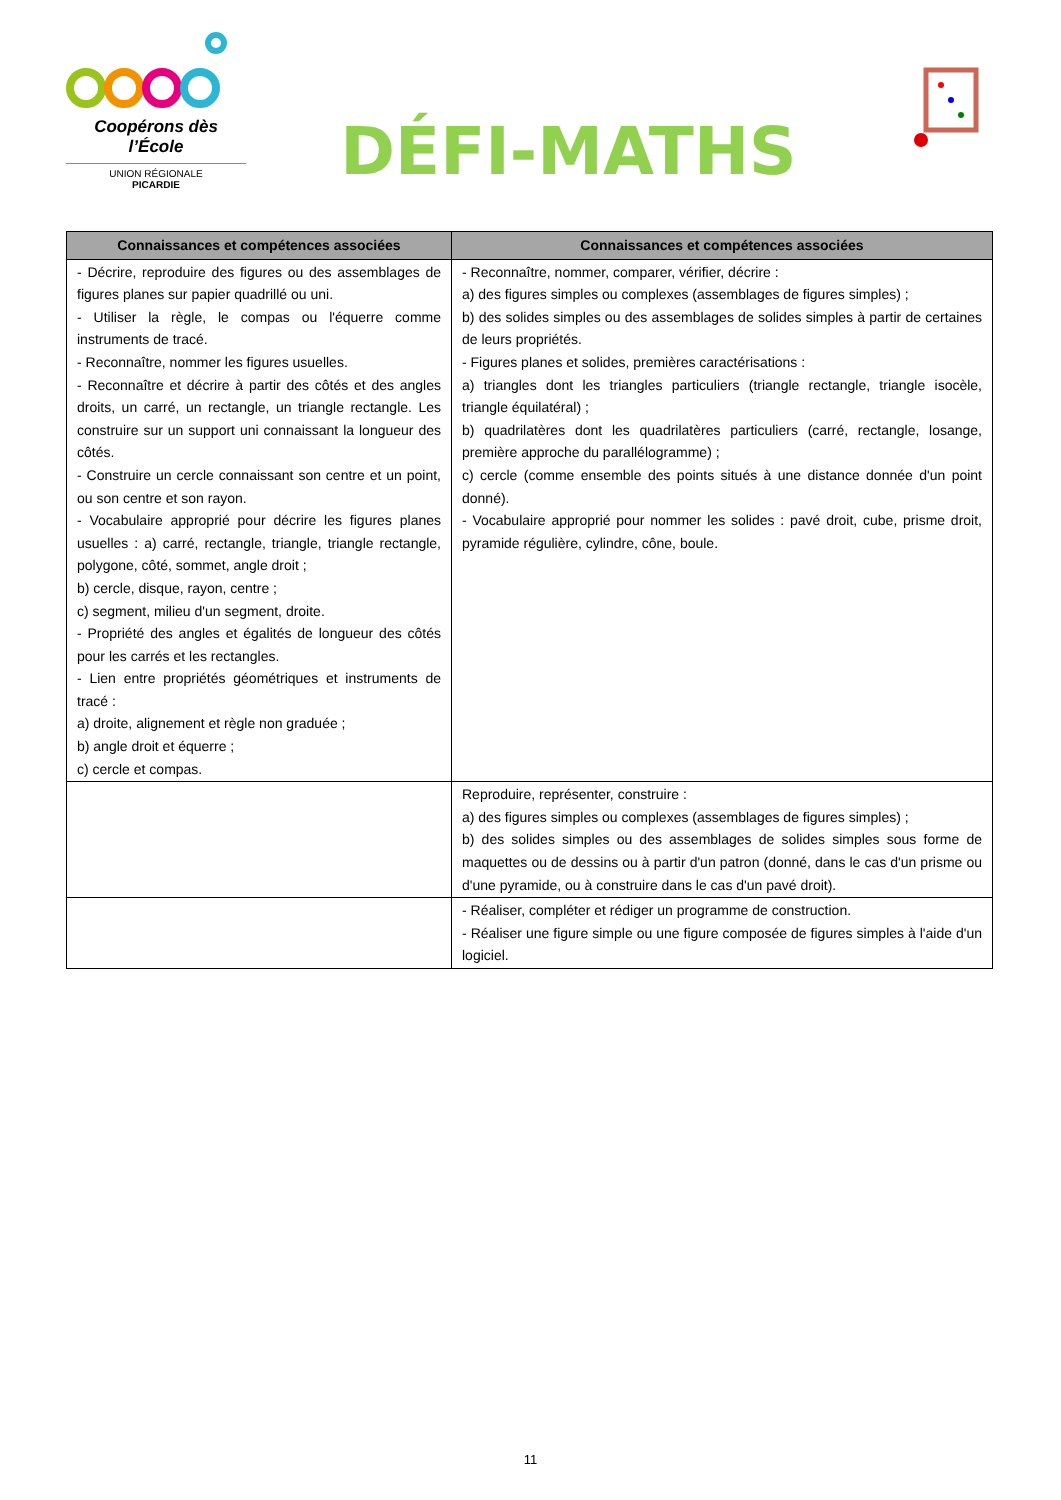Coopérons dès l’École
UNION RÉGIONALE
PICARDIE
DÉFI-MATHS
| Connaissances et compétences associées | Connaissances et compétences associées |
| --- | --- |
| - Décrire, reproduire des figures ou des assemblages de figures planes sur papier quadrillé ou uni. - Utiliser la règle, le compas ou l'équerre comme instruments de tracé. - Reconnaître, nommer les figures usuelles. - Reconnaître et décrire à partir des côtés et des angles droits, un carré, un rectangle, un triangle rectangle. Les construire sur un support uni connaissant la longueur des côtés. - Construire un cercle connaissant son centre et un point, ou son centre et son rayon. - Vocabulaire approprié pour décrire les figures planes usuelles : a) carré, rectangle, triangle, triangle rectangle, polygone, côté, sommet, angle droit ; b) cercle, disque, rayon, centre ; c) segment, milieu d'un segment, droite. - Propriété des angles et égalités de longueur des côtés pour les carrés et les rectangles. - Lien entre propriétés géométriques et instruments de tracé : a) droite, alignement et règle non graduée ; b) angle droit et équerre ; c) cercle et compas. | - Reconnaître, nommer, comparer, vérifier, décrire : a) des figures simples ou complexes (assemblages de figures simples) ; b) des solides simples ou des assemblages de solides simples à partir de certaines de leurs propriétés. - Figures planes et solides, premières caractérisations : a) triangles dont les triangles particuliers (triangle rectangle, triangle isocèle, triangle équilatéral) ; b) quadrilatères dont les quadrilatères particuliers (carré, rectangle, losange, première approche du parallélogramme) ; c) cercle (comme ensemble des points situés à une distance donnée d'un point donné). - Vocabulaire approprié pour nommer les solides : pavé droit, cube, prisme droit, pyramide régulière, cylindre, cône, boule. |
| | Reproduire, représenter, construire : a) des figures simples ou complexes (assemblages de figures simples) ; b) des solides simples ou des assemblages de solides simples sous forme de maquettes ou de dessins ou à partir d'un patron (donné, dans le cas d'un prisme ou d'une pyramide, ou à construire dans le cas d'un pavé droit). |
| | - Réaliser, compléter et rédiger un programme de construction. - Réaliser une figure simple ou une figure composée de figures simples à l'aide d'un logiciel. |
11